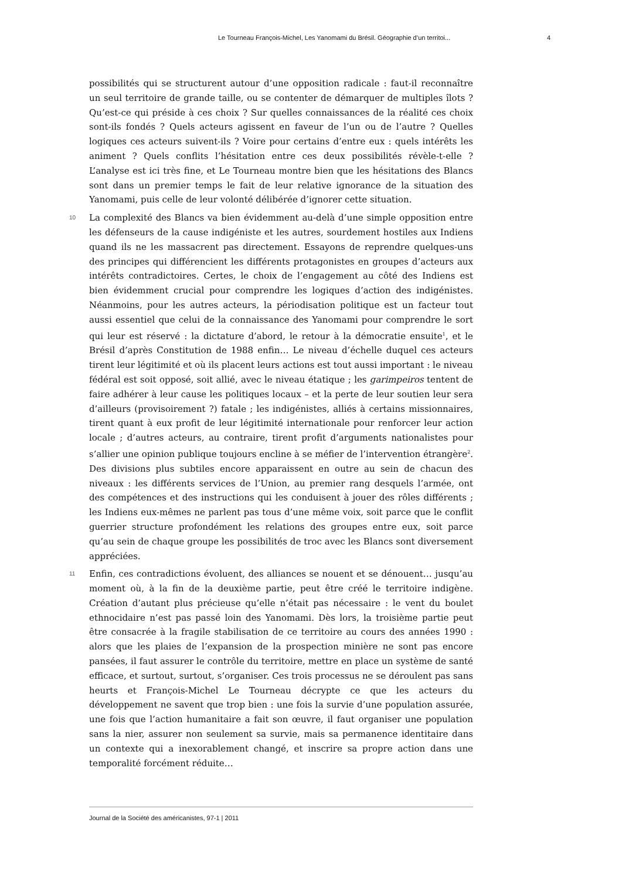Le Tourneau François-Michel, Les Yanomami du Brésil. Géographie d’un territoi... 4
possibilités qui se structurent autour d’une opposition radicale : faut-il reconnaître un seul territoire de grande taille, ou se contenter de démarquer de multiples îlots ? Qu’est-ce qui préside à ces choix ? Sur quelles connaissances de la réalité ces choix sont-ils fondés ? Quels acteurs agissent en faveur de l’un ou de l’autre ? Quelles logiques ces acteurs suivent-ils ? Voire pour certains d’entre eux : quels intérêts les animent ? Quels conflits l’hésitation entre ces deux possibilités révèle-t-elle ? L’analyse est ici très fine, et Le Tourneau montre bien que les hésitations des Blancs sont dans un premier temps le fait de leur relative ignorance de la situation des Yanomami, puis celle de leur volonté délibérée d’ignorer cette situation.
10 La complexité des Blancs va bien évidemment au-delà d’une simple opposition entre les défenseurs de la cause indigéniste et les autres, sourdement hostiles aux Indiens quand ils ne les massacrent pas directement. Essayons de reprendre quelques-uns des principes qui différencient les différents protagonistes en groupes d’acteurs aux intérêts contradictoires. Certes, le choix de l’engagement au côté des Indiens est bien évidemment crucial pour comprendre les logiques d’action des indigénistes. Néanmoins, pour les autres acteurs, la périodisation politique est un facteur tout aussi essentiel que celui de la connaissance des Yanomami pour comprendre le sort qui leur est réservé : la dictature d’abord, le retour à la démocratie ensuite<sup>1</sup>, et le Brésil d’après Constitution de 1988 enfin… Le niveau d’échelle duquel ces acteurs tirent leur légitimité et où ils placent leurs actions est tout aussi important : le niveau fédéral est soit opposé, soit allié, avec le niveau étatique ; les garimpeiros tentent de faire adhérer à leur cause les politiques locaux – et la perte de leur soutien leur sera d’ailleurs (provisoirement ?) fatale ; les indigénistes, alliés à certains missionnaires, tirent quant à eux profit de leur légitimité internationale pour renforcer leur action locale ; d’autres acteurs, au contraire, tirent profit d’arguments nationalistes pour s’allier une opinion publique toujours encline à se méfier de l’intervention étrangère<sup>2</sup>. Des divisions plus subtiles encore apparaissent en outre au sein de chacun des niveaux : les différents services de l’Union, au premier rang desquels l’armée, ont des compétences et des instructions qui les conduisent à jouer des rôles différents ; les Indiens eux-mêmes ne parlent pas tous d’une même voix, soit parce que le conflit guerrier structure profondément les relations des groupes entre eux, soit parce qu’au sein de chaque groupe les possibilités de troc avec les Blancs sont diversement appréciées.
11 Enfin, ces contradictions évoluent, des alliances se nouent et se dénouent… jusqu’au moment où, à la fin de la deuxième partie, peut être créé le territoire indigène. Création d’autant plus précieuse qu’elle n’était pas nécessaire : le vent du boulet ethnocidaire n’est pas passé loin des Yanomami. Dès lors, la troisième partie peut être consacrée à la fragile stabilisation de ce territoire au cours des années 1990 : alors que les plaies de l’expansion de la prospection minière ne sont pas encore pansées, il faut assurer le contrôle du territoire, mettre en place un système de santé efficace, et surtout, surtout, s’organiser. Ces trois processus ne se déroulent pas sans heurts et François-Michel Le Tourneau décrypte ce que les acteurs du développement ne savent que trop bien : une fois la survie d’une population assurée, une fois que l’action humanitaire a fait son œuvre, il faut organiser une population sans la nier, assurer non seulement sa survie, mais sa permanence identitaire dans un contexte qui a inexorablement changé, et inscrire sa propre action dans une temporalité forcément réduite…
Journal de la Société des américanistes, 97-1 | 2011